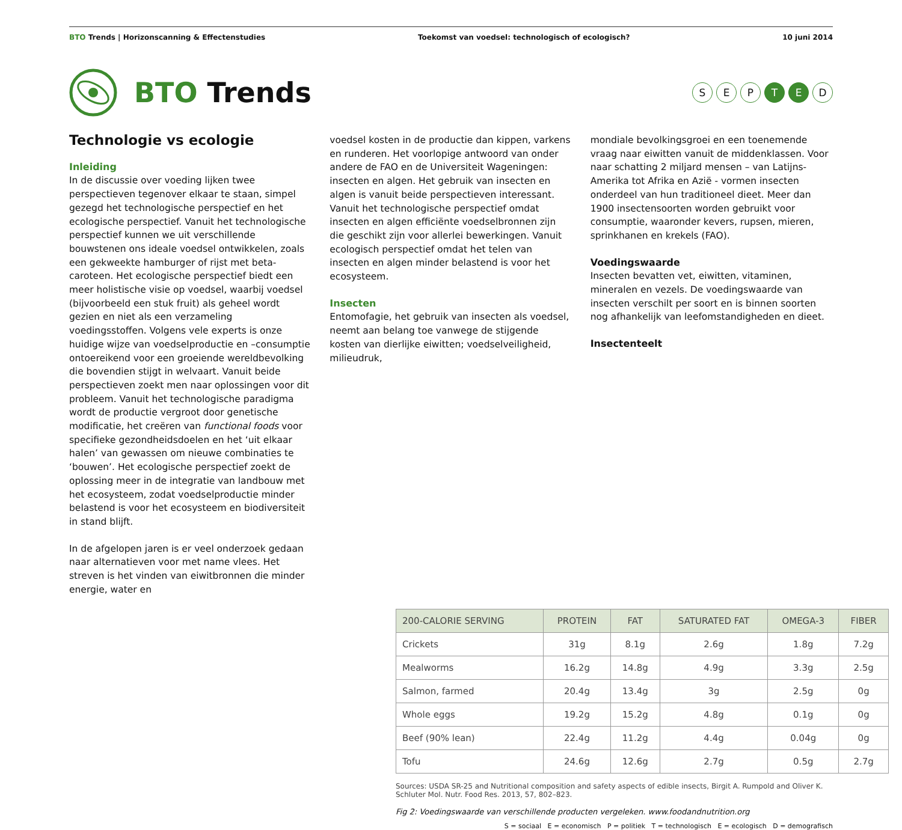BTO Trends | Horizonscanning & Effectenstudies
Toekomst van voedsel: technologisch of ecologisch?
10 juni 2014
BTO Trends
S E P T E D
Technologie vs ecologie
Inleiding
In de discussie over voeding lijken twee perspectieven tegenover elkaar te staan, simpel gezegd het technologische perspectief en het ecologische perspectief. Vanuit het technologische perspectief kunnen we uit verschillende bouwstenen ons ideale voedsel ontwikkelen, zoals een gekweekte hamburger of rijst met beta-caroteen. Het ecologische perspectief biedt een meer holistische visie op voedsel, waarbij voedsel (bijvoorbeeld een stuk fruit) als geheel wordt gezien en niet als een verzameling voedingsstoffen. Volgens vele experts is onze huidige wijze van voedselproductie en –consumptie ontoereikend voor een groeiende wereldbevolking die bovendien stijgt in welvaart. Vanuit beide perspectieven zoekt men naar oplossingen voor dit probleem. Vanuit het technologische paradigma wordt de productie vergroot door genetische modificatie, het creëren van functional foods voor specifieke gezondheidsdoelen en het ‘uit elkaar halen’ van gewassen om nieuwe combinaties te ‘bouwen’. Het ecologische perspectief zoekt de oplossing meer in de integratie van landbouw met het ecosysteem, zodat voedselproductie minder belastend is voor het ecosysteem en biodiversiteit in stand blijft.
In de afgelopen jaren is er veel onderzoek gedaan naar alternatieven voor met name vlees. Het streven is het vinden van eiwitbronnen die minder energie, water en
voedsel kosten in de productie dan kippen, varkens en runderen. Het voorlopige antwoord van onder andere de FAO en de Universiteit Wageningen: insecten en algen. Het gebruik van insecten en algen is vanuit beide perspectieven interessant. Vanuit het technologische perspectief omdat insecten en algen efficiënte voedselbronnen zijn die geschikt zijn voor allerlei bewerkingen. Vanuit ecologisch perspectief omdat het telen van insecten en algen minder belastend is voor het ecosysteem.
Insecten
Entomofagie, het gebruik van insecten als voedsel, neemt aan belang toe vanwege de stijgende kosten van dierlijke eiwitten; voedselveiligheid, milieudruk,
mondiale bevolkingsgroei en een toenemende vraag naar eiwitten vanuit de middenklassen. Voor naar schatting 2 miljard mensen – van Latijns-Amerika tot Afrika en Azië - vormen insecten onderdeel van hun traditioneel dieet. Meer dan 1900 insectensoorten worden gebruikt voor consumptie, waaronder kevers, rupsen, mieren, sprinkhanen en krekels (FAO).
Voedingswaarde
Insecten bevatten vet, eiwitten, vitaminen, mineralen en vezels. De voedingswaarde van insecten verschilt per soort en is binnen soorten nog afhankelijk van leefomstandigheden en dieet.
Insectenteelt
| 200-CALORIE SERVING | PROTEIN | FAT | SATURATED FAT | OMEGA-3 | FIBER |
| --- | --- | --- | --- | --- | --- |
| Crickets | 31g | 8.1g | 2.6g | 1.8g | 7.2g |
| Mealworms | 16.2g | 14.8g | 4.9g | 3.3g | 2.5g |
| Salmon, farmed | 20.4g | 13.4g | 3g | 2.5g | 0g |
| Whole eggs | 19.2g | 15.2g | 4.8g | 0.1g | 0g |
| Beef (90% lean) | 22.4g | 11.2g | 4.4g | 0.04g | 0g |
| Tofu | 24.6g | 12.6g | 2.7g | 0.5g | 2.7g |
Sources: USDA SR-25 and Nutritional composition and safety aspects of edible insects, Birgit A. Rumpold and Oliver K. Schluter Mol. Nutr. Food Res. 2013, 57, 802–823.
Fig 2: Voedingswaarde van verschillende producten vergeleken. www.foodandnutrition.org
S = sociaal E = economisch P = politiek T = technologisch E = ecologisch D = demografisch